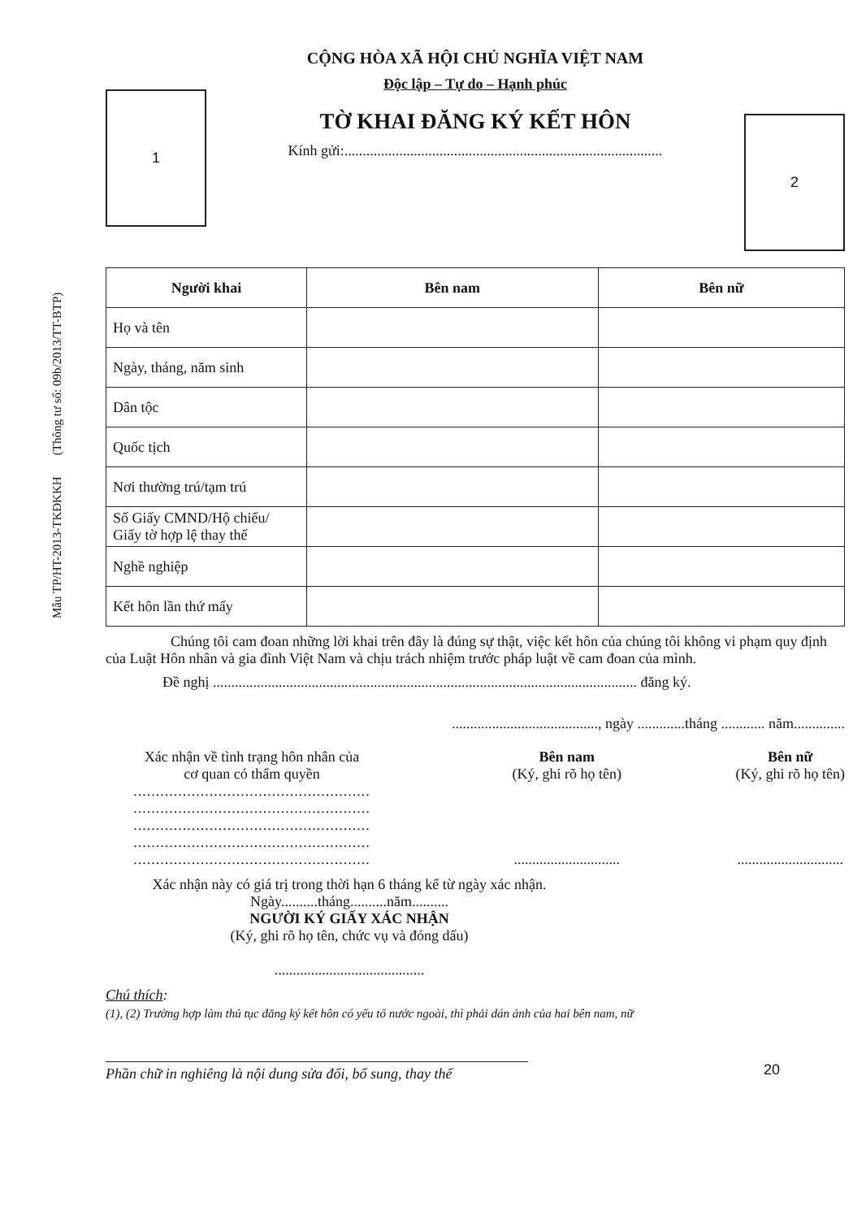Mẫu TP/HT-2013-TKĐKKH (Thông tư số: 09b/2013/TT-BTP)
1
CỘNG HÒA XÃ HỘI CHỦ NGHĨA VIỆT NAM
Độc lập – Tự do – Hạnh phúc
TỜ KHAI ĐĂNG KÝ KẾT HÔN
Kính gửi:.......................................................................................
2
| Người khai | Bên nam | Bên nữ |
| --- | --- | --- |
| Họ và tên | | |
| Ngày, tháng, năm sinh | | |
| Dân tộc | | |
| Quốc tịch | | |
| Nơi thường trú/tạm trú | | |
| Số Giấy CMND/Hộ chiếu/ Giấy tờ hợp lệ thay thế | | |
| Nghề nghiệp | | |
| Kết hôn lần thứ mấy | | |
Chúng tôi cam đoan những lời khai trên đây là đúng sự thật, việc kết hôn của chúng tôi không vi phạm quy định của Luật Hôn nhân và gia đình Việt Nam và chịu trách nhiệm trước pháp luật về cam đoan của mình.
Đề nghị .................................................................................................................... đăng ký.
........................................, ngày .............tháng ............ năm..............
Xác nhận về tình trạng hôn nhân của
cơ quan có thẩm quyền
.....................................................
.....................................................
.....................................................
.....................................................
.....................................................
Bên nam
(Ký, ghi rõ họ tên)
.............................
Bên nữ
(Ký, ghi rõ họ tên)
.............................
Xác nhận này có giá trị trong thời hạn 6 tháng kể từ ngày xác nhận.
Ngày..........tháng..........năm..........
NGƯỜI KÝ GIẤY XÁC NHẬN
(Ký, ghi rõ họ tên, chức vụ và đóng dấu)
.........................................
Chú thích:
(1), (2) Trường hợp làm thủ tục đăng ký kết hôn có yếu tố nước ngoài, thì phải dán ảnh của hai bên nam, nữ
Phần chữ in nghiêng là nội dung sửa đổi, bổ sung, thay thế
20